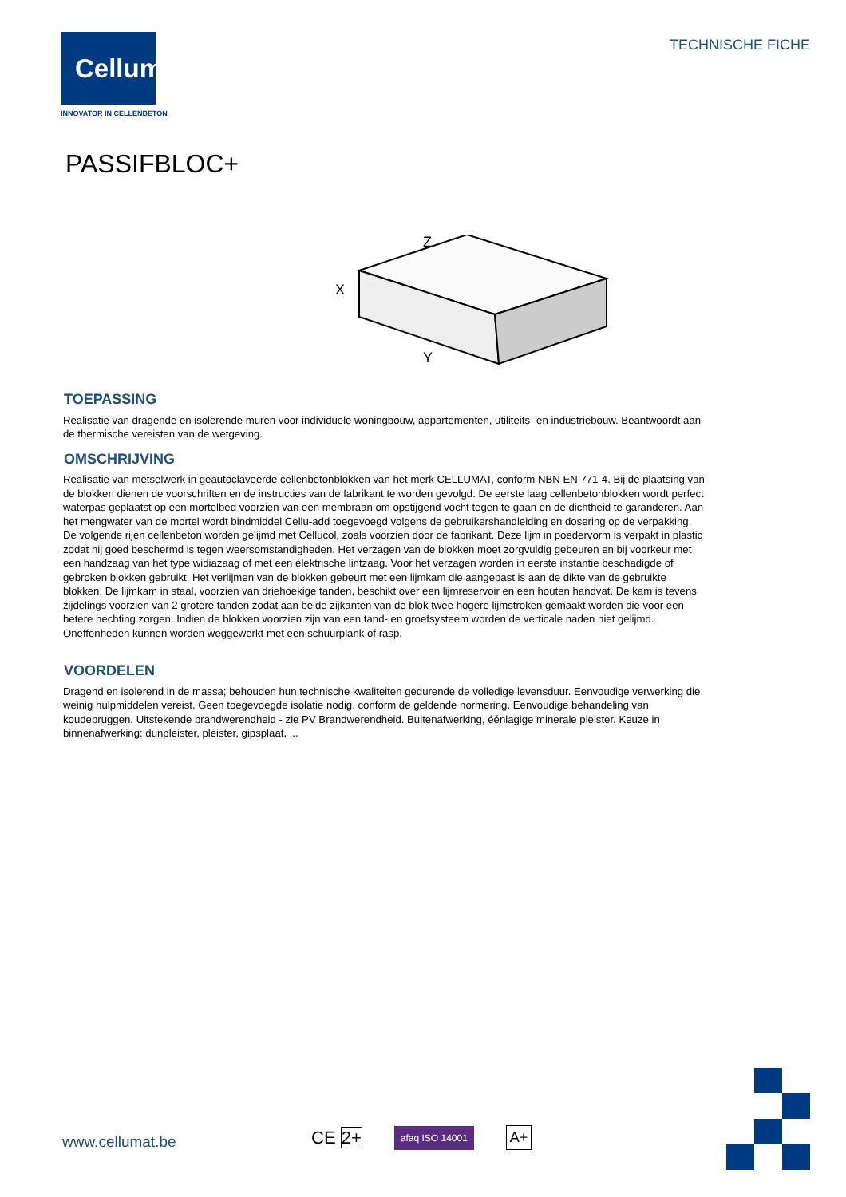Cellumat
INNOVATOR IN CELLENBETON
TECHNISCHE FICHE
PASSIFBLOC+
Z
X
Y
TOEPASSING
Realisatie van dragende en isolerende muren voor individuele woningbouw, appartementen, utiliteits- en industriebouw. Beantwoordt aan de thermische vereisten van de wetgeving.
OMSCHRIJVING
Realisatie van metselwerk in geautoclaveerde cellenbetonblokken van het merk CELLUMAT, conform NBN EN 771-4. Bij de plaatsing van de blokken dienen de voorschriften en de instructies van de fabrikant te worden gevolgd. De eerste laag cellenbetonblokken wordt perfect waterpas geplaatst op een mortelbed voorzien van een membraan om opstijgend vocht tegen te gaan en de dichtheid te garanderen. Aan het mengwater van de mortel wordt bindmiddel Cellu-add toegevoegd volgens de gebruikershandleiding en dosering op de verpakking. De volgende rijen cellenbeton worden gelijmd met Cellucol, zoals voorzien door de fabrikant. Deze lijm in poedervorm is verpakt in plastic zodat hij goed beschermd is tegen weersomstandigheden. Het verzagen van de blokken moet zorgvuldig gebeuren en bij voorkeur met een handzaag van het type widiazaag of met een elektrische lintzaag. Voor het verzagen worden in eerste instantie beschadigde of gebroken blokken gebruikt. Het verlijmen van de blokken gebeurt met een lijmkam die aangepast is aan de dikte van de gebruikte blokken. De lijmkam in staal, voorzien van driehoekige tanden, beschikt over een lijmreservoir en een houten handvat. De kam is tevens zijdelings voorzien van 2 grotere tanden zodat aan beide zijkanten van de blok twee hogere lijmstroken gemaakt worden die voor een betere hechting zorgen. Indien de blokken voorzien zijn van een tand- en groefsysteem worden de verticale naden niet gelijmd. Oneffenheden kunnen worden weggewerkt met een schuurplank of rasp.
VOORDELEN
Dragend en isolerend in de massa; behouden hun technische kwaliteiten gedurende de volledige levensduur. Eenvoudige verwerking die weinig hulpmiddelen vereist. Geen toegevoegde isolatie nodig. conform de geldende normering. Eenvoudige behandeling van koudebruggen. Uitstekende brandwerendheid - zie PV Brandwerendheid. Buitenafwerking, éénlagige minerale pleister. Keuze in binnenafwerking: dunpleister, pleister, gipsplaat, ...
www.cellumat.be CE 2+ afaq ISO 14001 A+